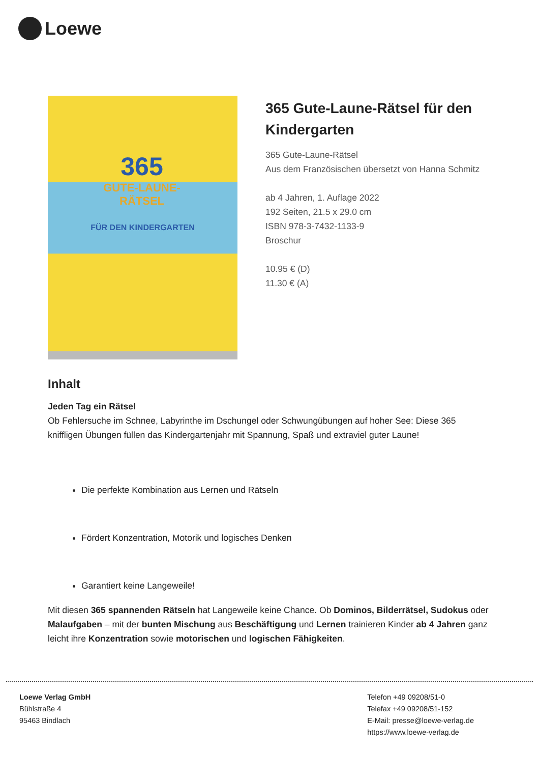Loewe
365
GUTE-LAUNE-
RÄTSEL
FÜR DEN KINDERGARTEN
365 Gute-Laune-Rätsel für den Kindergarten
365 Gute-Laune-Rätsel
Aus dem Französischen übersetzt von Hanna Schmitz
ab 4 Jahren, 1. Auflage 2022
192 Seiten, 21.5 x 29.0 cm
ISBN 978-3-7432-1133-9
Broschur
10.95 € (D)
11.30 € (A)
Inhalt
Jeden Tag ein Rätsel
Ob Fehlersuche im Schnee, Labyrinthe im Dschungel oder Schwungübungen auf hoher See: Diese 365 kniffligen Übungen füllen das Kindergartenjahr mit Spannung, Spaß und extraviel guter Laune!
Die perfekte Kombination aus Lernen und Rätseln
Fördert Konzentration, Motorik und logisches Denken
Garantiert keine Langeweile!
Mit diesen 365 spannenden Rätseln hat Langeweile keine Chance. Ob Dominos, Bilderrätsel, Sudokus oder Malaufgaben – mit der bunten Mischung aus Beschäftigung und Lernen trainieren Kinder ab 4 Jahren ganz leicht ihre Konzentration sowie motorischen und logischen Fähigkeiten.
Loewe Verlag GmbH
Bühlstraße 4
95463 Bindlach
Telefon +49 09208/51-0
Telefax +49 09208/51-152
E-Mail: presse@loewe-verlag.de
https://www.loewe-verlag.de